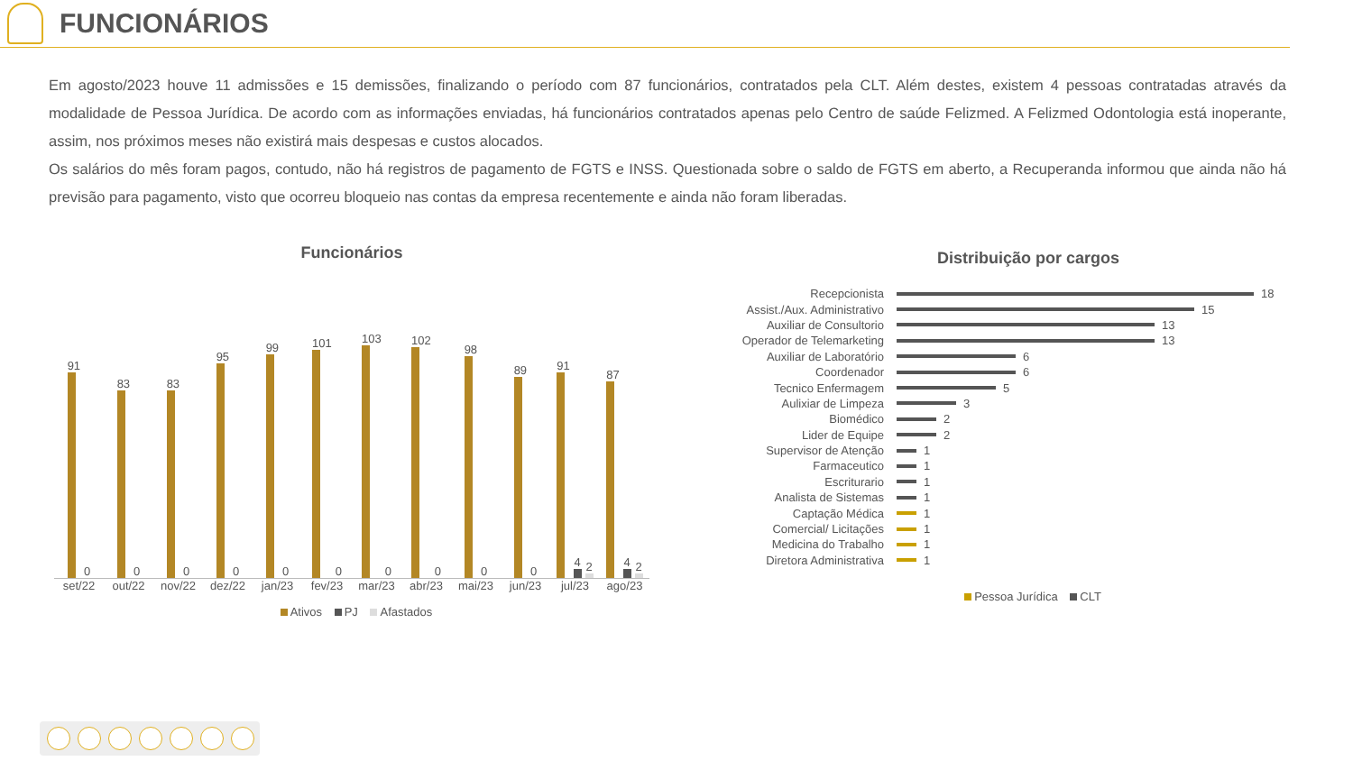FUNCIONÁRIOS
Em agosto/2023 houve 11 admissões e 15 demissões, finalizando o período com 87 funcionários, contratados pela CLT. Além destes, existem 4 pessoas contratadas através da modalidade de Pessoa Jurídica. De acordo com as informações enviadas, há funcionários contratados apenas pelo Centro de saúde Felizmed. A Felizmed Odontologia está inoperante, assim, nos próximos meses não existirá mais despesas e custos alocados.
Os salários do mês foram pagos, contudo, não há registros de pagamento de FGTS e INSS. Questionada sobre o saldo de FGTS em aberto, a Recuperanda informou que ainda não há previsão para pagamento, visto que ocorreu bloqueio nas contas da empresa recentemente e ainda não foram liberadas.
Funcionários
91
0
83
0
83
0
95
0
99
0
101
0
103
0
102
0
98
0
89
0
91
4
2
87
4
2
set/22 out/22 nov/22 dez/22 jan/23 fev/23 mar/23 abr/23 mai/23 jun/23 jul/23 ago/23
Ativos PJ Afastados
Distribuição por cargos
Recepcionista 18
Assist./Aux. Administrativo 15
Auxiliar de Consultorio 13
Operador de Telemarketing 13
Auxiliar de Laboratório 6
Coordenador 6
Tecnico Enfermagem 5
Aulixiar de Limpeza 3
Biomédico 2
Lider de Equipe 2
Supervisor de Atenção 1
Farmaceutico 1
Escriturario 1
Analista de Sistemas 1
Captação Médica 1
Comercial/ Licitações 1
Medicina do Trabalho 1
Diretora Administrativa 1
Pessoa Jurídica CLT